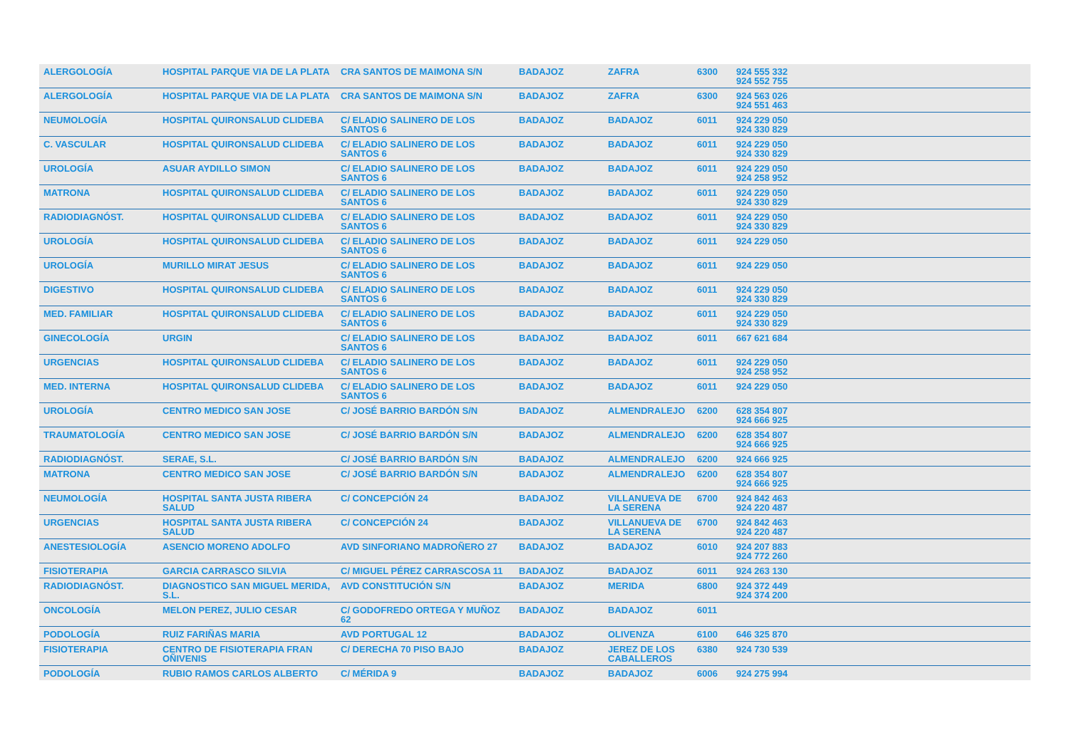| ALERGOLOGÍA | HOSPITAL PARQUE VIA DE LA PLATA | CRA SANTOS DE MAIMONA S/N | BADAJOZ | ZAFRA | 6300 | 924 555 332 924 552 755 |
| ALERGOLOGÍA | HOSPITAL PARQUE VIA DE LA PLATA | CRA SANTOS DE MAIMONA S/N | BADAJOZ | ZAFRA | 6300 | 924 563 026 924 551 463 |
| NEUMOLOGÍA | HOSPITAL QUIRONSALUD CLIDEBA | C/ ELADIO SALINERO DE LOS SANTOS 6 | BADAJOZ | BADAJOZ | 6011 | 924 229 050 924 330 829 |
| C. VASCULAR | HOSPITAL QUIRONSALUD CLIDEBA | C/ ELADIO SALINERO DE LOS SANTOS 6 | BADAJOZ | BADAJOZ | 6011 | 924 229 050 924 330 829 |
| UROLOGÍA | ASUAR AYDILLO SIMON | C/ ELADIO SALINERO DE LOS SANTOS 6 | BADAJOZ | BADAJOZ | 6011 | 924 229 050 924 258 952 |
| MATRONA | HOSPITAL QUIRONSALUD CLIDEBA | C/ ELADIO SALINERO DE LOS SANTOS 6 | BADAJOZ | BADAJOZ | 6011 | 924 229 050 924 330 829 |
| RADIODIAGNÓST. | HOSPITAL QUIRONSALUD CLIDEBA | C/ ELADIO SALINERO DE LOS SANTOS 6 | BADAJOZ | BADAJOZ | 6011 | 924 229 050 924 330 829 |
| UROLOGÍA | HOSPITAL QUIRONSALUD CLIDEBA | C/ ELADIO SALINERO DE LOS SANTOS 6 | BADAJOZ | BADAJOZ | 6011 | 924 229 050 |
| UROLOGÍA | MURILLO MIRAT JESUS | C/ ELADIO SALINERO DE LOS SANTOS 6 | BADAJOZ | BADAJOZ | 6011 | 924 229 050 |
| DIGESTIVO | HOSPITAL QUIRONSALUD CLIDEBA | C/ ELADIO SALINERO DE LOS SANTOS 6 | BADAJOZ | BADAJOZ | 6011 | 924 229 050 924 330 829 |
| MED. FAMILIAR | HOSPITAL QUIRONSALUD CLIDEBA | C/ ELADIO SALINERO DE LOS SANTOS 6 | BADAJOZ | BADAJOZ | 6011 | 924 229 050 924 330 829 |
| GINECOLOGÍA | URGIN | C/ ELADIO SALINERO DE LOS SANTOS 6 | BADAJOZ | BADAJOZ | 6011 | 667 621 684 |
| URGENCIAS | HOSPITAL QUIRONSALUD CLIDEBA | C/ ELADIO SALINERO DE LOS SANTOS 6 | BADAJOZ | BADAJOZ | 6011 | 924 229 050 924 258 952 |
| MED. INTERNA | HOSPITAL QUIRONSALUD CLIDEBA | C/ ELADIO SALINERO DE LOS SANTOS 6 | BADAJOZ | BADAJOZ | 6011 | 924 229 050 |
| UROLOGÍA | CENTRO MEDICO SAN JOSE | C/ JOSÉ BARRIO BARDÓN S/N | BADAJOZ | ALMENDRALEJO | 6200 | 628 354 807 924 666 925 |
| TRAUMATOLOGÍA | CENTRO MEDICO SAN JOSE | C/ JOSÉ BARRIO BARDÓN S/N | BADAJOZ | ALMENDRALEJO | 6200 | 628 354 807 924 666 925 |
| RADIODIAGNÓST. | SERAE, S.L. | C/ JOSÉ BARRIO BARDÓN S/N | BADAJOZ | ALMENDRALEJO | 6200 | 924 666 925 |
| MATRONA | CENTRO MEDICO SAN JOSE | C/ JOSÉ BARRIO BARDÓN S/N | BADAJOZ | ALMENDRALEJO | 6200 | 628 354 807 924 666 925 |
| NEUMOLOGÍA | HOSPITAL SANTA JUSTA RIBERA SALUD | C/ CONCEPCIÓN 24 | BADAJOZ | VILLANUEVA DE LA SERENA | 6700 | 924 842 463 924 220 487 |
| URGENCIAS | HOSPITAL SANTA JUSTA RIBERA SALUD | C/ CONCEPCIÓN 24 | BADAJOZ | VILLANUEVA DE LA SERENA | 6700 | 924 842 463 924 220 487 |
| ANESTESIOLOGÍA | ASENCIO MORENO ADOLFO | AVD SINFORIANO MADROÑERO 27 | BADAJOZ | BADAJOZ | 6010 | 924 207 883 924 772 260 |
| FISIOTERAPIA | GARCIA CARRASCO SILVIA | C/ MIGUEL PÉREZ CARRASCOSA 11 | BADAJOZ | BADAJOZ | 6011 | 924 263 130 |
| RADIODIAGNÓST. | DIAGNOSTICO SAN MIGUEL MERIDA, S.L. | AVD CONSTITUCIÓN S/N | BADAJOZ | MERIDA | 6800 | 924 372 449 924 374 200 |
| ONCOLOGÍA | MELON PEREZ, JULIO CESAR | C/ GODOFREDO ORTEGA Y MUÑOZ 62 | BADAJOZ | BADAJOZ | 6011 | |
| PODOLOGÍA | RUIZ FARIÑAS MARIA | AVD PORTUGAL 12 | BADAJOZ | OLIVENZA | 6100 | 646 325 870 |
| FISIOTERAPIA | CENTRO DE FISIOTERAPIA FRAN OÑIVENIS | C/ DERECHA 70 PISO BAJO | BADAJOZ | JEREZ DE LOS CABALLEROS | 6380 | 924 730 539 |
| PODOLOGÍA | RUBIO RAMOS CARLOS ALBERTO | C/ MÉRIDA 9 | BADAJOZ | BADAJOZ | 6006 | 924 275 994 |